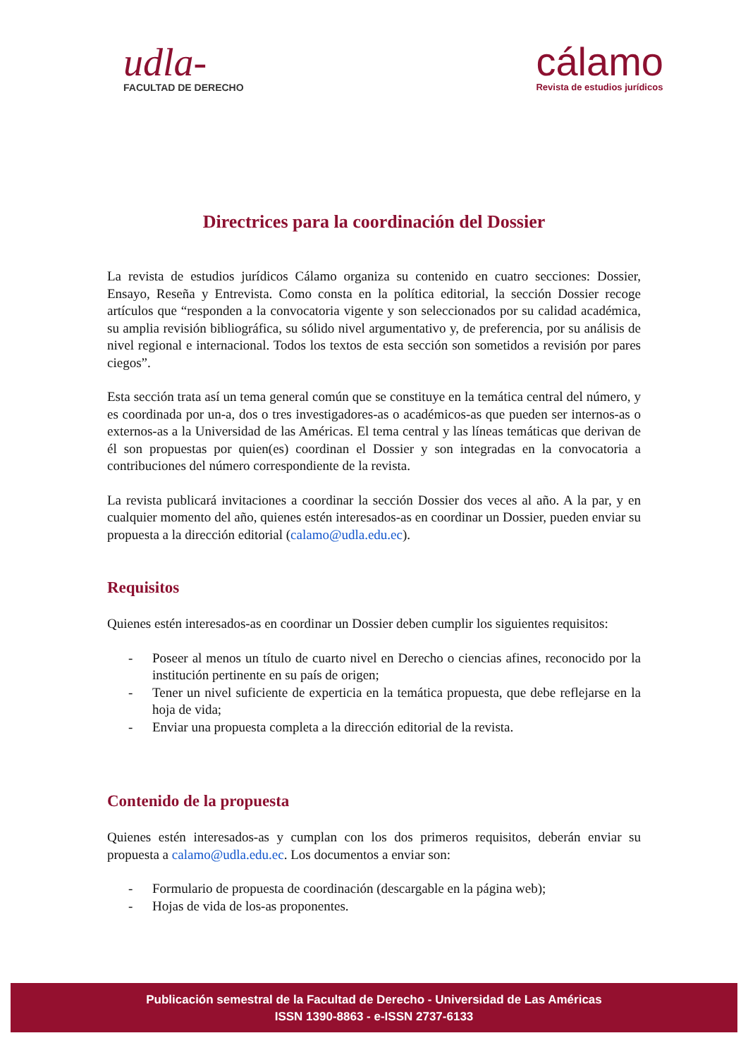udla-
FACULTAD DE DERECHO
cálamo
Revista de estudios jurídicos
Directrices para la coordinación del Dossier
La revista de estudios jurídicos Cálamo organiza su contenido en cuatro secciones: Dossier, Ensayo, Reseña y Entrevista. Como consta en la política editorial, la sección Dossier recoge artículos que “responden a la convocatoria vigente y son seleccionados por su calidad académica, su amplia revisión bibliográfica, su sólido nivel argumentativo y, de preferencia, por su análisis de nivel regional e internacional. Todos los textos de esta sección son sometidos a revisión por pares ciegos”.
Esta sección trata así un tema general común que se constituye en la temática central del número, y es coordinada por un-a, dos o tres investigadores-as o académicos-as que pueden ser internos-as o externos-as a la Universidad de las Américas. El tema central y las líneas temáticas que derivan de él son propuestas por quien(es) coordinan el Dossier y son integradas en la convocatoria a contribuciones del número correspondiente de la revista.
La revista publicará invitaciones a coordinar la sección Dossier dos veces al año. A la par, y en cualquier momento del año, quienes estén interesados-as en coordinar un Dossier, pueden enviar su propuesta a la dirección editorial (calamo@udla.edu.ec).
Requisitos
Quienes estén interesados-as en coordinar un Dossier deben cumplir los siguientes requisitos:
- Poseer al menos un título de cuarto nivel en Derecho o ciencias afines, reconocido por la institución pertinente en su país de origen;
- Tener un nivel suficiente de experticia en la temática propuesta, que debe reflejarse en la hoja de vida;
- Enviar una propuesta completa a la dirección editorial de la revista.
Contenido de la propuesta
Quienes estén interesados-as y cumplan con los dos primeros requisitos, deberán enviar su propuesta a calamo@udla.edu.ec. Los documentos a enviar son:
- Formulario de propuesta de coordinación (descargable en la página web);
- Hojas de vida de los-as proponentes.
Publicación semestral de la Facultad de Derecho - Universidad de Las Américas
ISSN 1390-8863 - e-ISSN 2737-6133